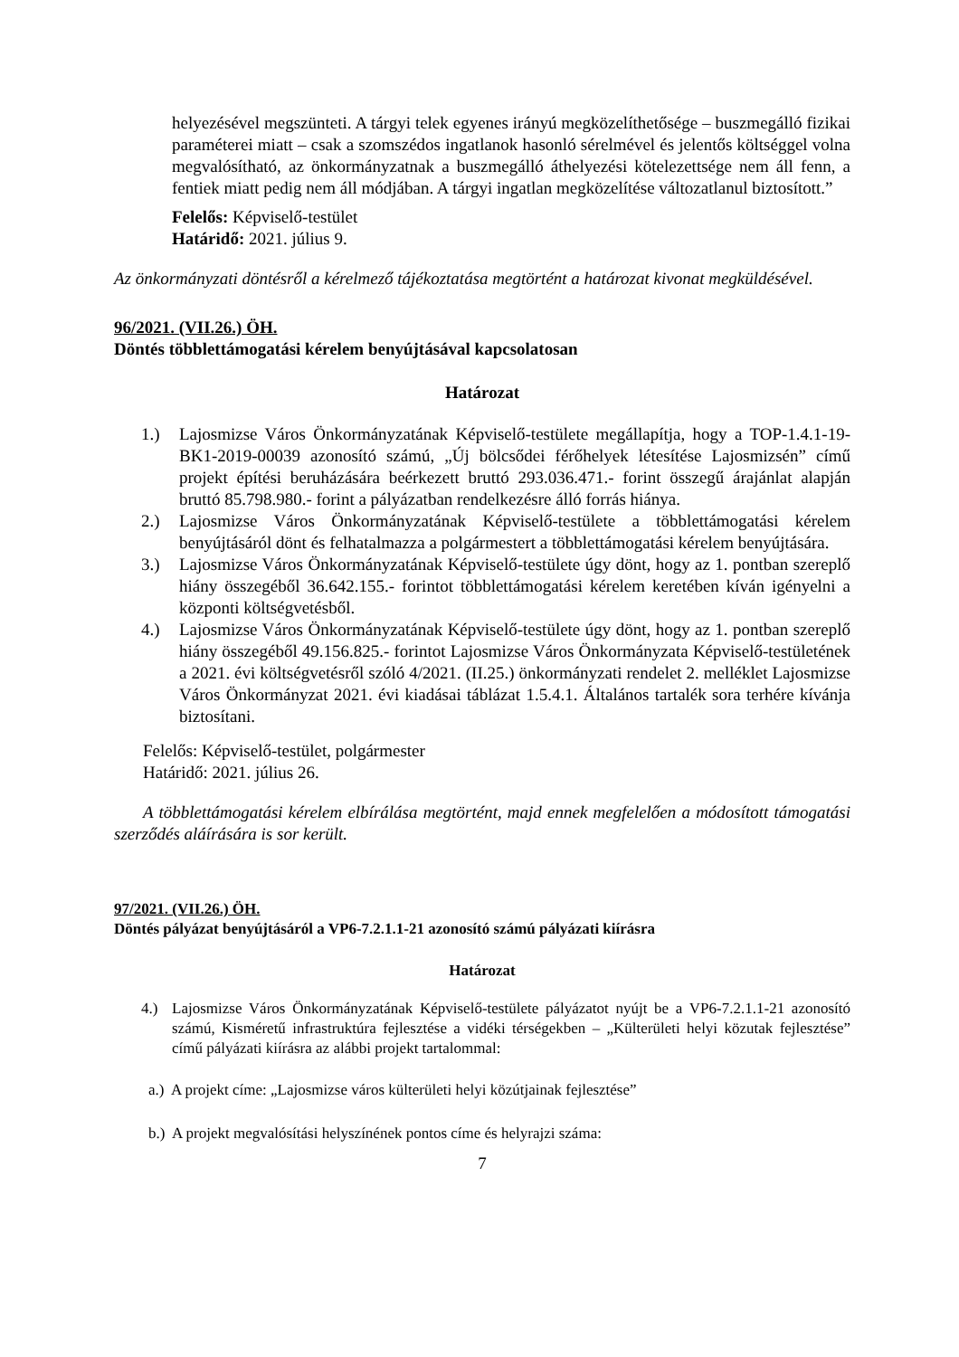helyezésével megszünteti. A tárgyi telek egyenes irányú megközelíthetősége – buszmegálló fizikai paraméterei miatt – csak a szomszédos ingatlanok hasonló sérelmével és jelentős költséggel volna megvalósítható, az önkormányzatnak a buszmegálló áthelyezési kötelezettsége nem áll fenn, a fentiek miatt pedig nem áll módjában. A tárgyi ingatlan megközelítése változatlanul biztosított.”
Felelős: Képviselő-testület
Határidő: 2021. július 9.
Az önkormányzati döntésről a kérelmező tájékoztatása megtörtént a határozat kivonat megküldésével.
96/2021. (VII.26.) ÖH.
Döntés többlettámogatási kérelem benyújtásával kapcsolatosan
Határozat
1.) Lajosmizse Város Önkormányzatának Képviselő-testülete megállapítja, hogy a TOP-1.4.1-19-BK1-2019-00039 azonosító számú, „Új bölcsődei férőhelyek létesítése Lajosmizsén” című projekt építési beruházására beérkezett bruttó 293.036.471.- forint összegű árajánlat alapján bruttó 85.798.980.- forint a pályázatban rendelkezésre álló forrás hiánya.
2.) Lajosmizse Város Önkormányzatának Képviselő-testülete a többlettámogatási kérelem benyújtásáról dönt és felhatalmazza a polgármestert a többlettámogatási kérelem benyújtására.
3.) Lajosmizse Város Önkormányzatának Képviselő-testülete úgy dönt, hogy az 1. pontban szereplő hiány összegéből 36.642.155.- forintot többlettámogatási kérelem keretében kíván igényelni a központi költségvetésből.
4.) Lajosmizse Város Önkormányzatának Képviselő-testülete úgy dönt, hogy az 1. pontban szereplő hiány összegéből 49.156.825.- forintot Lajosmizse Város Önkormányzata Képviselő-testületének a 2021. évi költségvetésről szóló 4/2021. (II.25.) önkormányzati rendelet 2. melléklet Lajosmizse Város Önkormányzat 2021. évi kiadásai táblázat 1.5.4.1. Általános tartalék sora terhére kívánja biztosítani.
Felelős: Képviselő-testület, polgármester
Határidő: 2021. július 26.
A többlettámogatási kérelem elbírálása megtörtént, majd ennek megfelelően a módosított támogatási szerződés aláírására is sor került.
97/2021. (VII.26.) ÖH.
Döntés pályázat benyújtásáról a VP6-7.2.1.1-21 azonosító számú pályázati kiírásra
Határozat
4.) Lajosmizse Város Önkormányzatának Képviselő-testülete pályázatot nyújt be a VP6-7.2.1.1-21 azonosító számú, Kisméretű infrastruktúra fejlesztése a vidéki térségekben – „Külterületi helyi közutak fejlesztése” című pályázati kiírásra az alábbi projekt tartalommal:
a.) A projekt címe: „Lajosmizse város külterületi helyi közútjainak fejlesztése”
b.) A projekt megvalósítási helyszínének pontos címe és helyrajzi száma:
7